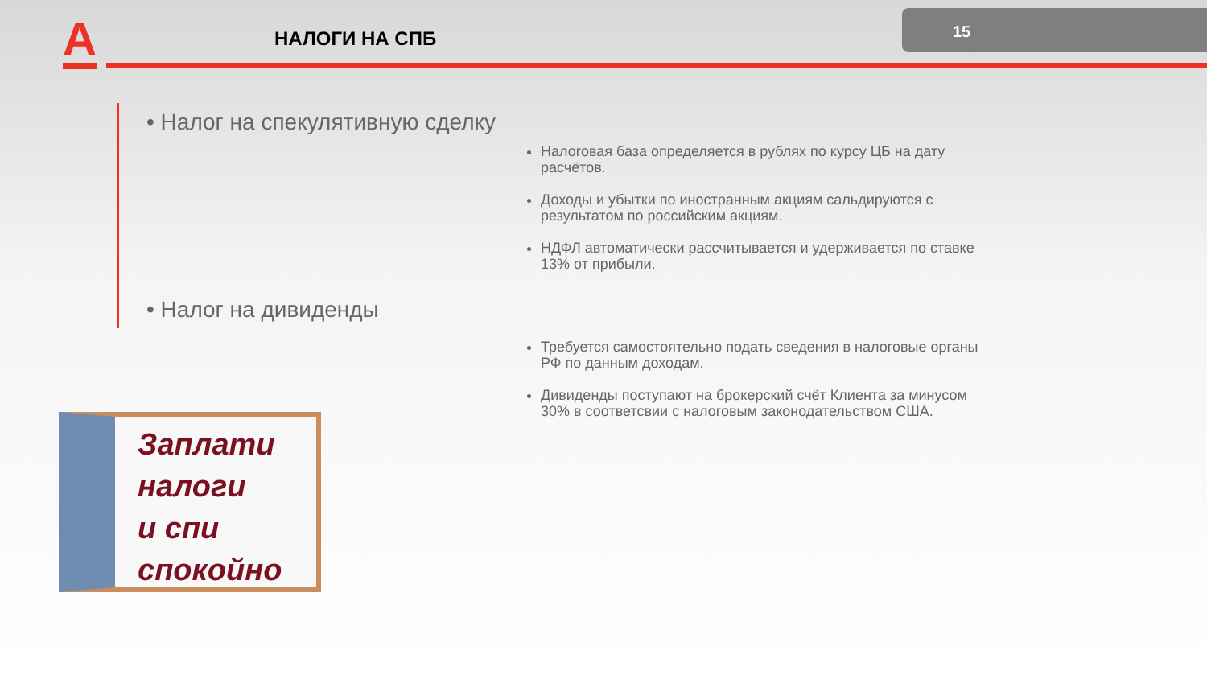А НАЛОГИ НА СПБ
15
• Налог на спекулятивную сделку
Налоговая база определяется в рублях по курсу ЦБ на дату расчётов.
Доходы и убытки по иностранным акциям сальдируются с результатом по российским акциям.
НДФЛ автоматически рассчитывается и удерживается по ставке 13% от прибыли.
• Налог на дивиденды
Требуется самостоятельно подать сведения в налоговые органы РФ по данным доходам.
Дивиденды поступают на брокерский счёт Клиента за минусом 30% в соответсвии с налоговым законодательством США.
Заплати
налоги
и спи
спокойно